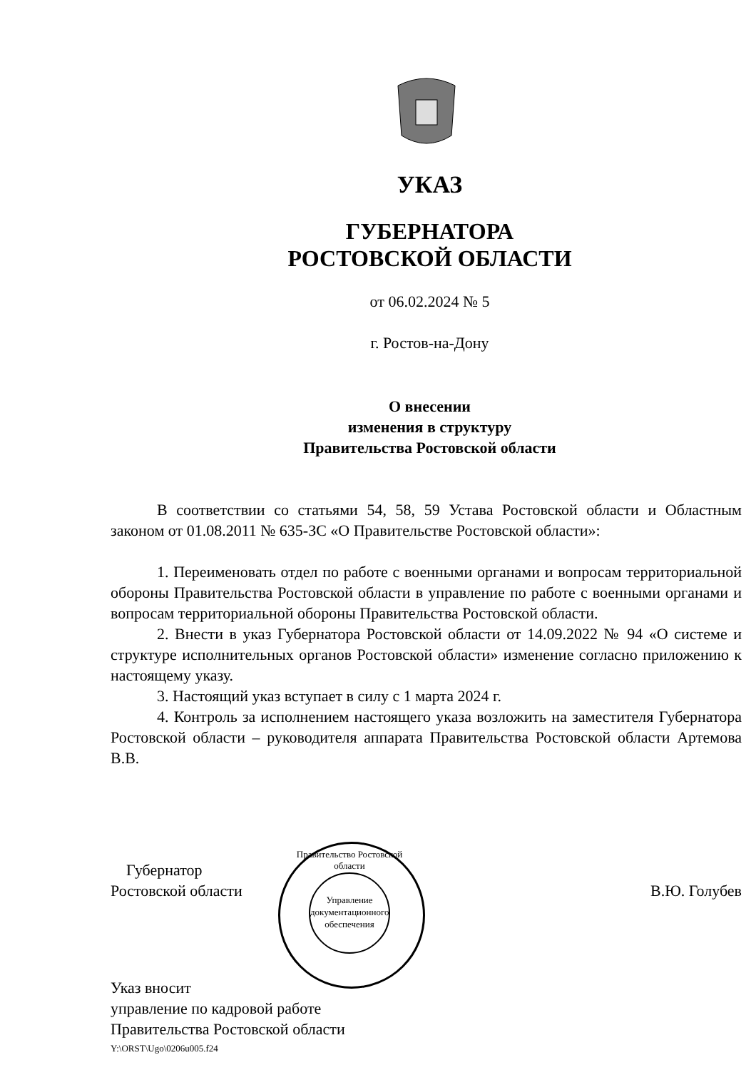УКАЗ
ГУБЕРНАТОРА
РОСТОВСКОЙ ОБЛАСТИ
от 06.02.2024 № 5
г. Ростов-на-Дону
О внесении
изменения в структуру
Правительства Ростовской области
В соответствии со статьями 54, 58, 59 Устава Ростовской области и Областным законом от 01.08.2011 № 635-ЗС «О Правительстве Ростовской области»:
1. Переименовать отдел по работе с военными органами и вопросам территориальной обороны Правительства Ростовской области в управление по работе с военными органами и вопросам территориальной обороны Правительства Ростовской области.
2. Внести в указ Губернатора Ростовской области от 14.09.2022 № 94 «О системе и структуре исполнительных органов Ростовской области» изменение согласно приложению к настоящему указу.
3. Настоящий указ вступает в силу с 1 марта 2024 г.
4. Контроль за исполнением настоящего указа возложить на заместителя Губернатора Ростовской области – руководителя аппарата Правительства Ростовской области Артемова В.В.
Управление документационного обеспечения
Губернатор
Ростовской области
В.Ю. Голубев
Правительство Ростовской области
Указ вносит
управление по кадровой работе
Правительства Ростовской области
Y:\ORST\Ugo\0206u005.f24